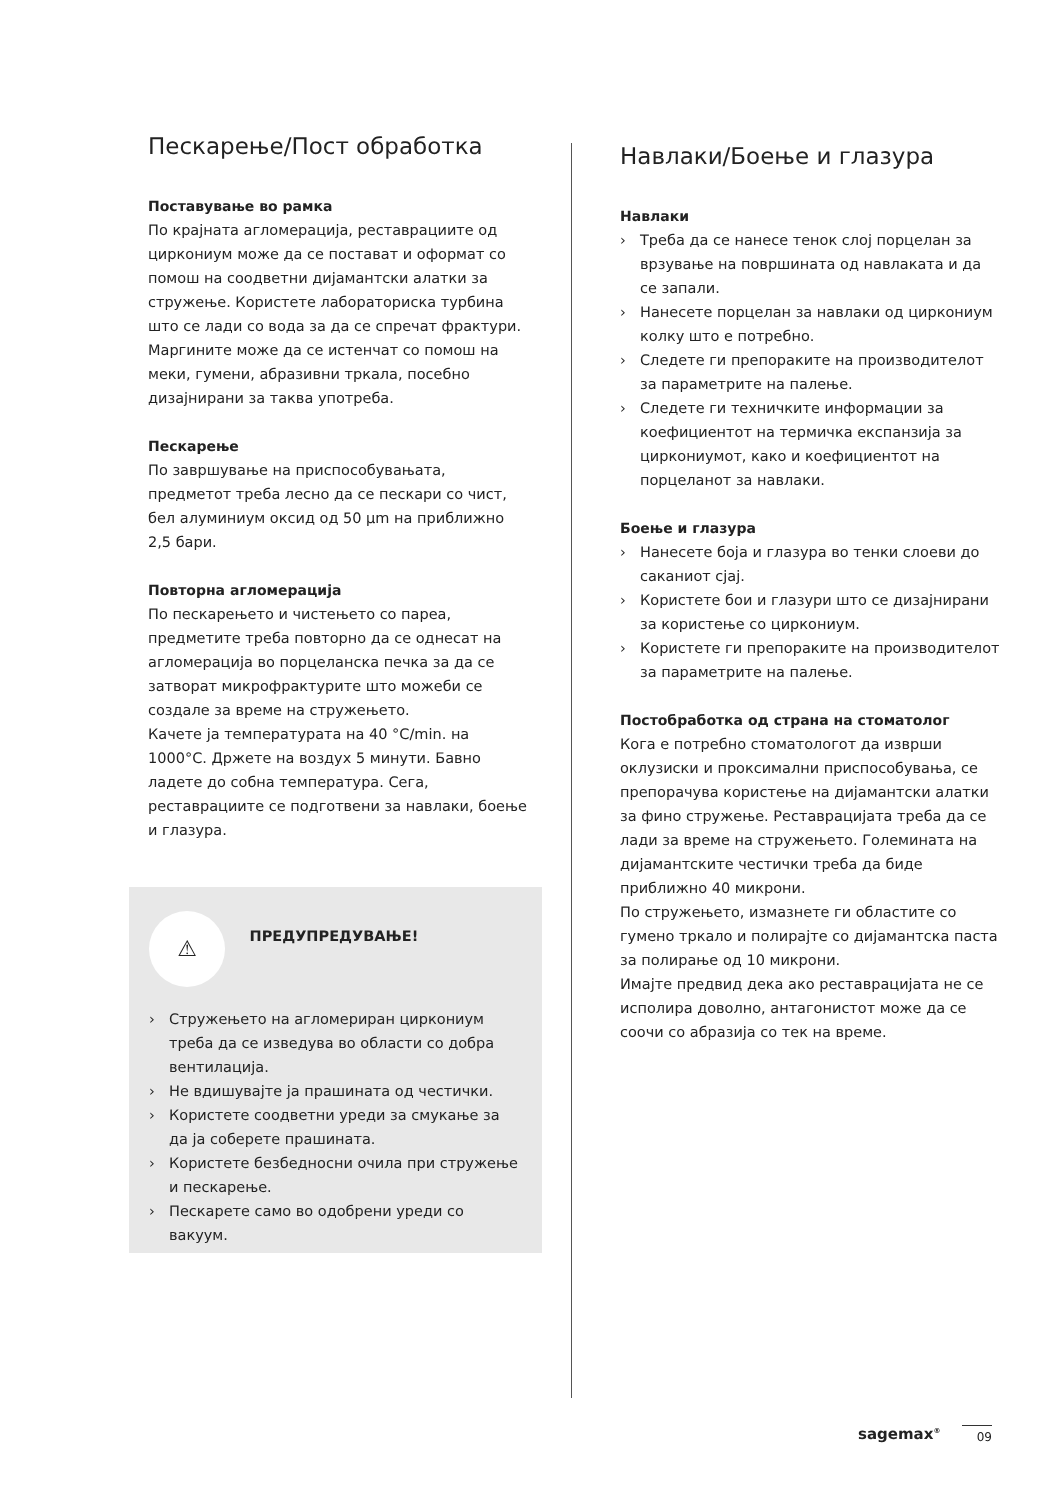Пескарење/Пост обработка
Поставување во рамка
По крајната агломерација, реставрациите од циркониум може да се постават и оформат со помош на соодветни дијамантски алатки за стружење. Користете лабораториска турбина што се лади со вода за да се спречат фрактури. Маргините може да се истенчат со помош на меки, гумени, абразивни тркала, посебно дизајнирани за таква употреба.
Пескарење
По завршување на приспособувањата, предметот треба лесно да се пескари со чист, бел алуминиум оксид од 50 µm на приближно 2,5 бари.
Повторна агломерација
По пескарењето и чистењето со пареа, предметите треба повторно да се однесат на агломерација во порцеланска печка за да се затворат микрофрактурите што можеби се создале за време на стружењето.
Качете ја температурата на 40 °C/min. на 1000°C. Држете на воздух 5 минути. Бавно ладете до собна температура. Сега, реставрациите се подготвени за навлаки, боење и глазура.
⚠ ПРЕДУПРЕДУВАЊЕ!
› Стружењето на агломериран циркониум треба да се изведува во области со добра вентилација.
› Не вдишувајте ја прашината од честички.
› Користете соодветни уреди за смукање за да ја соберете прашината.
› Користете безбедносни очила при стружење и пескарење.
› Пескарете само во одобрени уреди со вакуум.
Навлаки/Боење и глазура
Навлаки
› Треба да се нанесе тенок слој порцелан за врзување на површината од навлаката и да се запали.
› Нанесете порцелан за навлаки од циркониум колку што е потребно.
› Следете ги препораките на производителот за параметрите на палење.
› Следете ги техничките информации за коефициентот на термичка експанзија за циркониумот, како и коефициентот на порцеланот за навлаки.
Боење и глазура
› Нанесете боја и глазура во тенки слоеви до саканиот сјај.
› Користете бои и глазури што се дизајнирани за користење со циркониум.
› Користете ги препораките на производителот за параметрите на палење.
Постобработка од страна на стоматолог
Кога е потребно стоматологот да изврши оклузиски и проксимални приспособувања, се препорачува користење на дијамантски алатки за фино стружење. Реставрацијата треба да се лади за време на стружењето. Големината на дијамантските честички треба да биде приближно 40 микрони.
По стружењето, измазнете ги областите со гумено тркало и полирајте со дијамантска паста за полирање од 10 микрони.
Имајте предвид дека ако реставрацијата не се исполира доволно, антагонистот може да се соочи со абразија со тек на време.
sagemax<sup>®</sup> 09